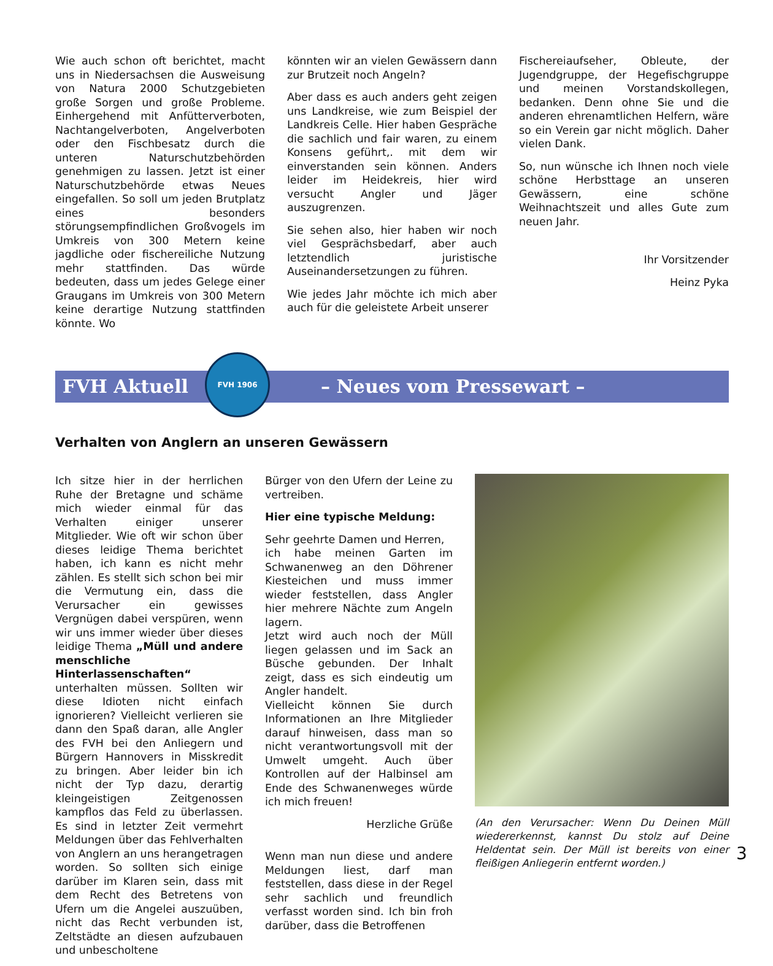Wie auch schon oft berichtet, macht uns in Niedersachsen die Ausweisung von Natura 2000 Schutzgebieten große Sorgen und große Probleme. Einhergehend mit Anfütterverboten, Nachtangelverboten, Angelverboten oder den Fischbesatz durch die unteren Naturschutzbehörden genehmigen zu lassen. Jetzt ist einer Naturschutzbehörde etwas Neues eingefallen. So soll um jeden Brutplatz eines besonders störungsempfindlichen Großvogels im Umkreis von 300 Metern keine jagdliche oder fischereiliche Nutzung mehr stattfinden. Das würde bedeuten, dass um jedes Gelege einer Graugans im Umkreis von 300 Metern keine derartige Nutzung stattfinden könnte. Wo
könnten wir an vielen Gewässern dann zur Brutzeit noch Angeln?
Aber dass es auch anders geht zeigen uns Landkreise, wie zum Beispiel der Landkreis Celle. Hier haben Gespräche die sachlich und fair waren, zu einem Konsens geführt,. mit dem wir einverstanden sein können. Anders leider im Heidekreis, hier wird versucht Angler und Jäger auszugrenzen.
Sie sehen also, hier haben wir noch viel Gesprächsbedarf, aber auch letztendlich juristische Auseinandersetzungen zu führen.
Wie jedes Jahr möchte ich mich aber auch für die geleistete Arbeit unserer
Fischereiaufseher, Obleute, der Jugendgruppe, der Hegefischgruppe und meinen Vorstandskollegen, bedanken. Denn ohne Sie und die anderen ehrenamtlichen Helfern, wäre so ein Verein gar nicht möglich. Daher vielen Dank.
So, nun wünsche ich Ihnen noch viele schöne Herbsttage an unseren Gewässern, eine schöne Weihnachtszeit und alles Gute zum neuen Jahr.
Ihr Vorsitzender
Heinz Pyka
FVH Aktuell – Neues vom Pressewart –
FVH 1906
Verhalten von Anglern an unseren Gewässern
Ich sitze hier in der herrlichen Ruhe der Bretagne und schäme mich wieder einmal für das Verhalten einiger unserer Mitglieder. Wie oft wir schon über dieses leidige Thema berichtet haben, ich kann es nicht mehr zählen. Es stellt sich schon bei mir die Vermutung ein, dass die Verursacher ein gewisses Vergnügen dabei verspüren, wenn wir uns immer wieder über dieses leidige Thema „Müll und andere menschliche Hinterlassenschaften“ unterhalten müssen. Sollten wir diese Idioten nicht einfach ignorieren? Vielleicht verlieren sie dann den Spaß daran, alle Angler des FVH bei den Anliegern und Bürgern Hannovers in Misskredit zu bringen. Aber leider bin ich nicht der Typ dazu, derartig kleingeistigen Zeitgenossen kampflos das Feld zu überlassen. Es sind in letzter Zeit vermehrt Meldungen über das Fehlverhalten von Anglern an uns herangetragen worden. So sollten sich einige darüber im Klaren sein, dass mit dem Recht des Betretens von Ufern um die Angelei auszuüben, nicht das Recht verbunden ist, Zeltstädte an diesen aufzubauen und unbescholtene
Bürger von den Ufern der Leine zu vertreiben.
Hier eine typische Meldung:
Sehr geehrte Damen und Herren,
ich habe meinen Garten im Schwanenweg an den Döhrener Kiesteichen und muss immer wieder feststellen, dass Angler hier mehrere Nächte zum Angeln lagern.
Jetzt wird auch noch der Müll liegen gelassen und im Sack an Büsche gebunden. Der Inhalt zeigt, dass es sich eindeutig um Angler handelt.
Vielleicht können Sie durch Informationen an Ihre Mitglieder darauf hinweisen, dass man so nicht verantwortungsvoll mit der Umwelt umgeht. Auch über Kontrollen auf der Halbinsel am Ende des Schwanenweges würde ich mich freuen!
Herzliche Grüße
Wenn man nun diese und andere Meldungen liest, darf man feststellen, dass diese in der Regel sehr sachlich und freundlich verfasst worden sind. Ich bin froh darüber, dass die Betroffenen
(An den Verursacher: Wenn Du Deinen Müll wiedererkennst, kannst Du stolz auf Deine Heldentat sein. Der Müll ist bereits von einer fleißigen Anliegerin entfernt worden.)
3